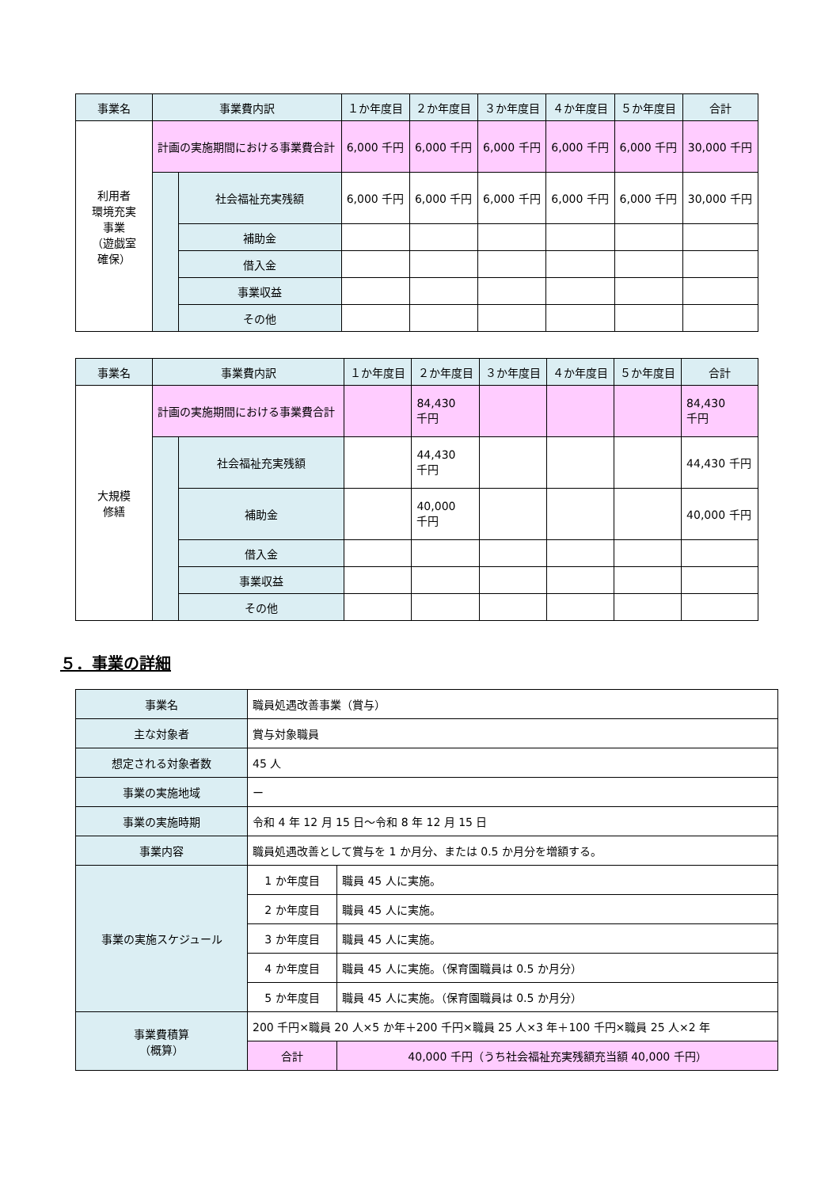| 事業名 | 事業費内訳 | | １か年度目 | ２か年度目 | ３か年度目 | ４か年度目 | ５か年度目 | 合計 |
| --- | --- | --- | --- | --- | --- | --- | --- | --- |
| 利用者 環境充実 事業 （遊戯室 確保） | 計画の実施期間における事業費合計 | | 6,000 千円 | 6,000 千円 | 6,000 千円 | 6,000 千円 | 6,000 千円 | 30,000 千円 |
| | | 社会福祉充実残額 | 6,000 千円 | 6,000 千円 | 6,000 千円 | 6,000 千円 | 6,000 千円 | 30,000 千円 |
| | | 補助金 | | | | | | |
| | | 借入金 | | | | | | |
| | | 事業収益 | | | | | | |
| | | その他 | | | | | | |
| 事業名 | 事業費内訳 | | １か年度目 | ２か年度目 | ３か年度目 | ４か年度目 | ５か年度目 | 合計 |
| --- | --- | --- | --- | --- | --- | --- | --- | --- |
| 大規模 修繕 | 計画の実施期間における事業費合計 | | | 84,430 千円 | | | | 84,430 千円 |
| | | 社会福祉充実残額 | | 44,430 千円 | | | | 44,430 千円 |
| | | 補助金 | | 40,000 千円 | | | | 40,000 千円 |
| | | 借入金 | | | | | | |
| | | 事業収益 | | | | | | |
| | | その他 | | | | | | |
５．事業の詳細
| 事業名 | 職員処遇改善事業（賞与） | | |
| 主な対象者 | 賞与対象職員 | | |
| 想定される対象者数 | 45 人 | | |
| 事業の実施地域 | ー | | |
| 事業の実施時期 | 令和 4 年 12 月 15 日～令和 8 年 12 月 15 日 | | |
| 事業内容 | 職員処遇改善として賞与を 1 か月分、または 0.5 か月分を増額する。 | | |
| 事業の実施スケジュール | 1 か年度目 | 職員 45 人に実施。 | |
| | 2 か年度目 | 職員 45 人に実施。 | |
| | 3 か年度目 | 職員 45 人に実施。 | |
| | 4 か年度目 | 職員 45 人に実施。（保育園職員は 0.5 か月分） | |
| | 5 か年度目 | 職員 45 人に実施。（保育園職員は 0.5 か月分） | |
| 事業費積算 （概算） | 200 千円×職員 20 人×5 か年＋200 千円×職員 25 人×3 年＋100 千円×職員 25 人×2 年 | | |
| | 合計 | | 40,000 千円（うち社会福祉充実残額充当額 40,000 千円） |